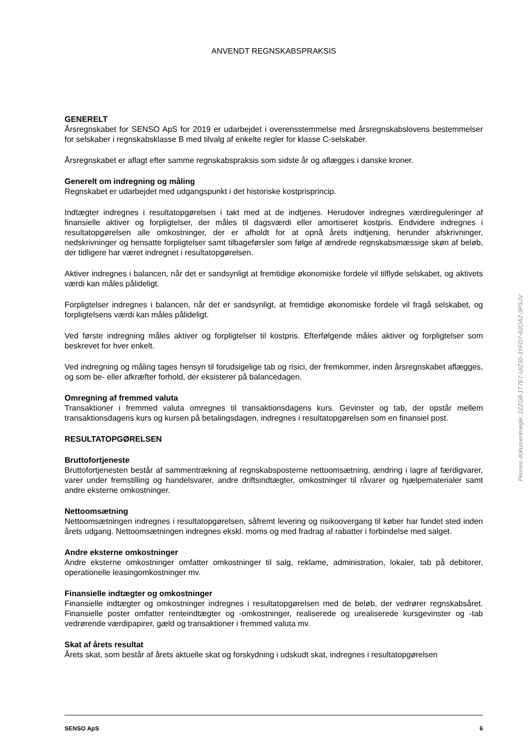ANVENDT REGNSKABSPRAKSIS
GENERELT
Årsregnskabet for SENSO ApS for 2019 er udarbejdet i overensstemmelse med årsregnskabslovens bestemmelser for selskaber i regnskabsklasse B med tilvalg af enkelte regler for klasse C-selskaber.
Årsregnskabet er aflagt efter samme regnskabspraksis som sidste år og aflægges i danske kroner.
Generelt om indregning og måling
Regnskabet er udarbejdet med udgangspunkt i det historiske kostprisprincip.
Indtægter indregnes i resultatopgørelsen i takt med at de indtjenes. Herudover indregnes værdireguleringer af finansielle aktiver og forpligtelser, der måles til dagsværdi eller amortiseret kostpris. Endvidere indregnes i resultatopgørelsen alle omkostninger, der er afholdt for at opnå årets indtjening, herunder afskrivninger, nedskrivninger og hensatte forpligtelser samt tilbageførsler som følge af ændrede regnskabsmæssige skøn af beløb, der tidligere har været indregnet i resultatopgørelsen.
Aktiver indregnes i balancen, når det er sandsynligt at fremtidige økonomiske fordele vil tilflyde selskabet, og aktivets værdi kan måles pålideligt.
Forpligtelser indregnes i balancen, når det er sandsynligt, at fremtidige økonomiske fordele vil fragå selskabet, og forpligtelsens værdi kan måles pålideligt.
Ved første indregning måles aktiver og forpligtelser til kostpris. Efterfølgende måles aktiver og forpligtelser som beskrevet for hver enkelt.
Ved indregning og måling tages hensyn til forudsigelige tab og risici, der fremkommer, inden årsregnskabet aflægges, og som be- eller afkræfter forhold, der eksisterer på balancedagen.
Omregning af fremmed valuta
Transaktioner i fremmed valuta omregnes til transaktionsdagens kurs. Gevinster og tab, der opstår mellem transaktionsdagens kurs og kursen på betalingsdagen, indregnes i resultatopgørelsen som en finansiel post.
RESULTATOPGØRELSEN
Bruttofortjeneste
Bruttofortjenesten består af sammentrækning af regnskabsposterne nettoomsætning, ændring i lagre af færdigvarer, varer under fremstilling og handelsvarer, andre driftsindtægter, omkostninger til råvarer og hjælpematerialer samt andre eksterne omkostninger.
Nettoomsætning
Nettoomsætningen indregnes i resultatopgørelsen, såfremt levering og risikoovergang til køber har fundet sted inden årets udgang. Nettoomsætningen indregnes ekskl. moms og med fradrag af rabatter i forbindelse med salget.
Andre eksterne omkostninger
Andre eksterne omkostninger omfatter omkostninger til salg, reklame, administration, lokaler, tab på debitorer, operationelle leasingomkostninger mv.
Finansielle indtægter og omkostninger
Finansielle indtægter og omkostninger indregnes i resultatopgørelsen med de beløb, der vedrører regnskabsåret. Finansielle poster omfatter renteindtægter og -omkostninger, realiserede og urealiserede kursgevinster og -tab vedrørende værdipapirer, gæld og transaktioner i fremmed valuta mv.
Skat af årets resultat
Årets skat, som består af årets aktuelle skat og forskydning i udskudt skat, indregnes i resultatopgørelsen
Penneo dokumentnøgle: 2ZZG8-1T7E7-UIZ30-3YFO7-82OAZ-3PSJV
SENSO ApS 6